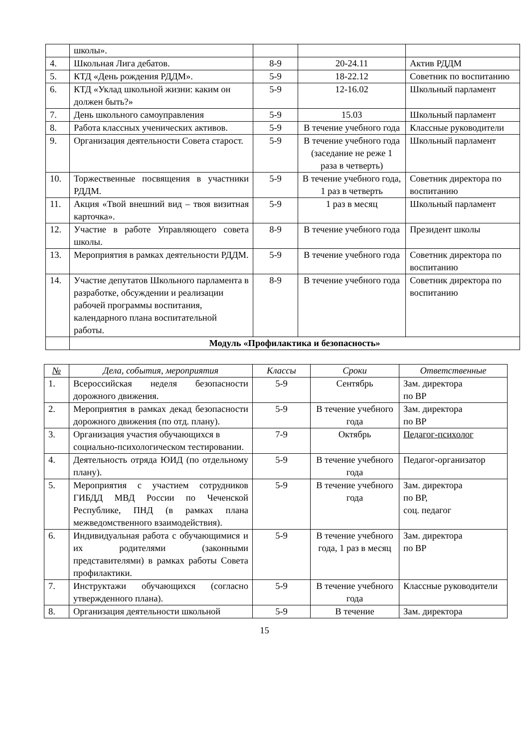| | школы». | | | |
| 4. | Школьная Лига дебатов. | 8-9 | 20-24.11 | Актив РДДМ |
| 5. | КТД «День рождения РДДМ». | 5-9 | 18-22.12 | Советник по воспитанию |
| 6. | КТД «Уклад школьной жизни: каким он должен быть?» | 5-9 | 12-16.02 | Школьный парламент |
| 7. | День школьного самоуправления | 5-9 | 15.03 | Школьный парламент |
| 8. | Работа классных ученических активов. | 5-9 | В течение учебного года | Классные руководители |
| 9. | Организация деятельности Совета старост. | 5-9 | В течение учебного года (заседание не реже 1 раза в четверть) | Школьный парламент |
| 10. | Торжественные посвящения в участники РДДМ. | 5-9 | В течение учебного года, 1 раз в четверть | Советник директора по воспитанию |
| 11. | Акция «Твой внешний вид – твоя визитная карточка». | 5-9 | 1 раз в месяц | Школьный парламент |
| 12. | Участие в работе Управляющего совета школы. | 8-9 | В течение учебного года | Президент школы |
| 13. | Мероприятия в рамках деятельности РДДМ. | 5-9 | В течение учебного года | Советник директора по воспитанию |
| 14. | Участие депутатов Школьного парламента в разработке, обсуждении и реализации рабочей программы воспитания, календарного плана воспитательной работы. | 8-9 | В течение учебного года | Советник директора по воспитанию |
| | Модуль «Профилактика и безопасность» | | | |
| № | Дела, события, мероприятия | Классы | Сроки | Ответственные |
| --- | --- | --- | --- | --- |
| 1. | Всероссийская неделя безопасности дорожного движения. | 5-9 | Сентябрь | Зам. директора по ВР |
| 2. | Мероприятия в рамках декад безопасности дорожного движения (по отд. плану). | 5-9 | В течение учебного года | Зам. директора по ВР |
| 3. | Организация участия обучающихся в социально-психологическом тестировании. | 7-9 | Октябрь | Педагог-психолог |
| 4. | Деятельность отряда ЮИД (по отдельному плану). | 5-9 | В течение учебного года | Педагог-организатор |
| 5. | Мероприятия с участием сотрудников ГИБДД МВД России по Чеченской Республике, ПНД (в рамках плана межведомственного взаимодействия). | 5-9 | В течение учебного года | Зам. директора по ВР, соц. педагог |
| 6. | Индивидуальная работа с обучающимися и их родителями (законными представителями) в рамках работы Совета профилактики. | 5-9 | В течение учебного года, 1 раз в месяц | Зам. директора по ВР |
| 7. | Инструктажи обучающихся (согласно утвержденного плана). | 5-9 | В течение учебного года | Классные руководители |
| 8. | Организация деятельности школьной | 5-9 | В течение | Зам. директора |
15